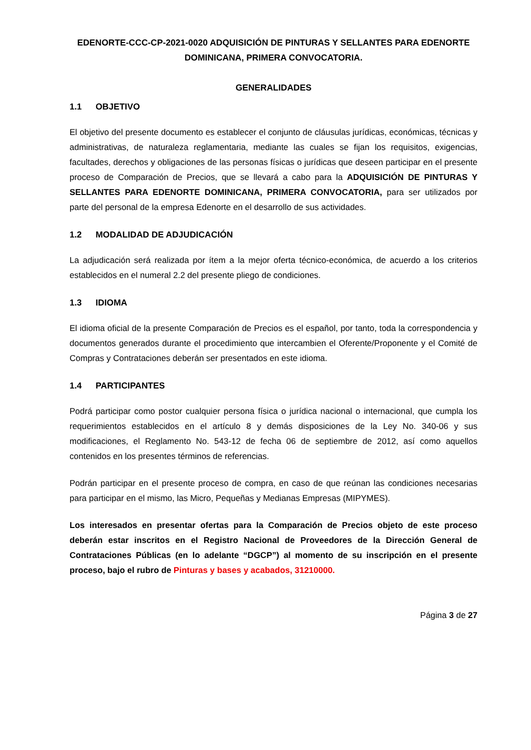EDENORTE-CCC-CP-2021-0020 ADQUISICIÓN DE PINTURAS Y SELLANTES PARA EDENORTE DOMINICANA, PRIMERA CONVOCATORIA.
GENERALIDADES
1.1 OBJETIVO
El objetivo del presente documento es establecer el conjunto de cláusulas jurídicas, económicas, técnicas y administrativas, de naturaleza reglamentaria, mediante las cuales se fijan los requisitos, exigencias, facultades, derechos y obligaciones de las personas físicas o jurídicas que deseen participar en el presente proceso de Comparación de Precios, que se llevará a cabo para la ADQUISICIÓN DE PINTURAS Y SELLANTES PARA EDENORTE DOMINICANA, PRIMERA CONVOCATORIA, para ser utilizados por parte del personal de la empresa Edenorte en el desarrollo de sus actividades.
1.2 MODALIDAD DE ADJUDICACIÓN
La adjudicación será realizada por ítem a la mejor oferta técnico-económica, de acuerdo a los criterios establecidos en el numeral 2.2 del presente pliego de condiciones.
1.3 IDIOMA
El idioma oficial de la presente Comparación de Precios es el español, por tanto, toda la correspondencia y documentos generados durante el procedimiento que intercambien el Oferente/Proponente y el Comité de Compras y Contrataciones deberán ser presentados en este idioma.
1.4 PARTICIPANTES
Podrá participar como postor cualquier persona física o jurídica nacional o internacional, que cumpla los requerimientos establecidos en el artículo 8 y demás disposiciones de la Ley No. 340-06 y sus modificaciones, el Reglamento No. 543-12 de fecha 06 de septiembre de 2012, así como aquellos contenidos en los presentes términos de referencias.
Podrán participar en el presente proceso de compra, en caso de que reúnan las condiciones necesarias para participar en el mismo, las Micro, Pequeñas y Medianas Empresas (MIPYMES).
Los interesados en presentar ofertas para la Comparación de Precios objeto de este proceso deberán estar inscritos en el Registro Nacional de Proveedores de la Dirección General de Contrataciones Públicas (en lo adelante “DGCP”) al momento de su inscripción en el presente proceso, bajo el rubro de Pinturas y bases y acabados, 31210000.
Página 3 de 27